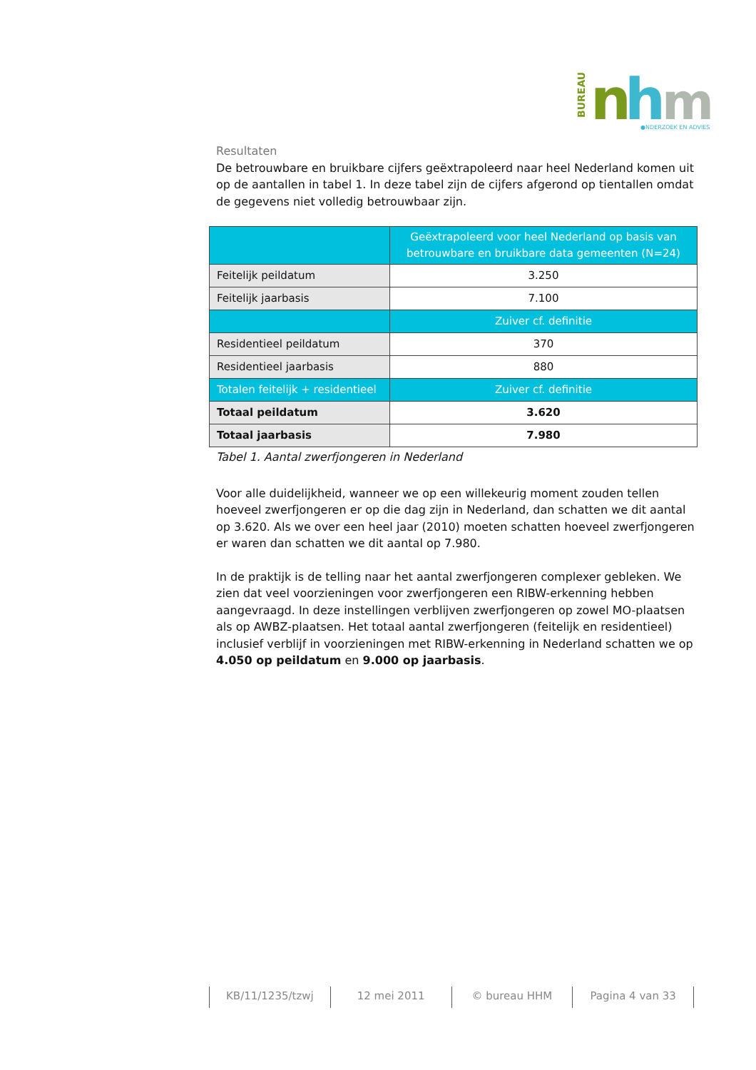BUREAU
n
h
m
●NDERZOEK EN ADVIES
Resultaten
De betrouwbare en bruikbare cijfers geëxtrapoleerd naar heel Nederland komen uit op de aantallen in tabel 1. In deze tabel zijn de cijfers afgerond op tientallen omdat de gegevens niet volledig betrouwbaar zijn.
| | Geëxtrapoleerd voor heel Nederland op basis van betrouwbare en bruikbare data gemeenten (N=24) |
| Feitelijk peildatum | 3.250 |
| Feitelijk jaarbasis | 7.100 |
| | Zuiver cf. definitie |
| Residentieel peildatum | 370 |
| Residentieel jaarbasis | 880 |
| Totalen feitelijk + residentieel | Zuiver cf. definitie |
| Totaal peildatum | 3.620 |
| Totaal jaarbasis | 7.980 |
Tabel 1. Aantal zwerfjongeren in Nederland
Voor alle duidelijkheid, wanneer we op een willekeurig moment zouden tellen hoeveel zwerfjongeren er op die dag zijn in Nederland, dan schatten we dit aantal op 3.620. Als we over een heel jaar (2010) moeten schatten hoeveel zwerfjongeren er waren dan schatten we dit aantal op 7.980.
In de praktijk is de telling naar het aantal zwerfjongeren complexer gebleken. We zien dat veel voorzieningen voor zwerfjongeren een RIBW-erkenning hebben aangevraagd. In deze instellingen verblijven zwerfjongeren op zowel MO-plaatsen als op AWBZ-plaatsen. Het totaal aantal zwerfjongeren (feitelijk en residentieel) inclusief verblijf in voorzieningen met RIBW-erkenning in Nederland schatten we op 4.050 op peildatum en 9.000 op jaarbasis.
KB/11/1235/tzwj 12 mei 2011 © bureau HHM Pagina 4 van 33